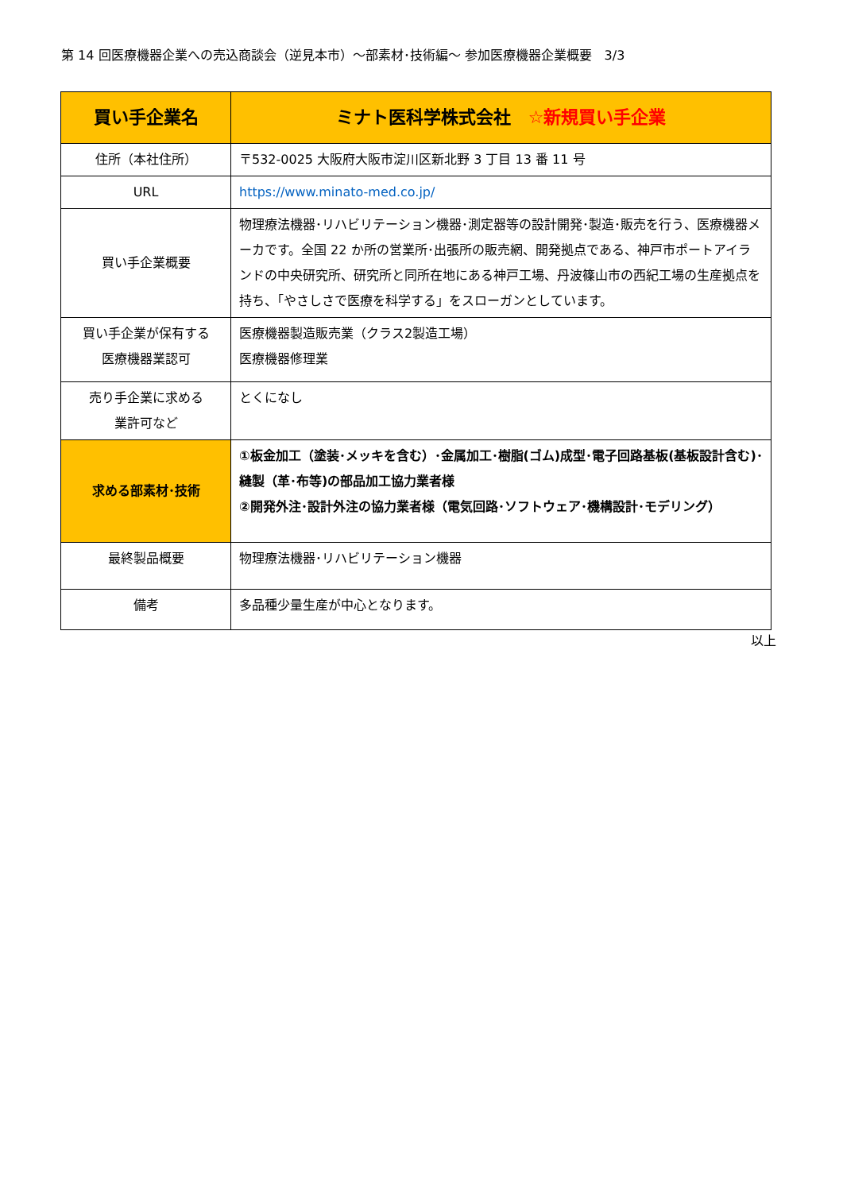第 14 回医療機器企業への売込商談会（逆見本市）～部素材･技術編～ 参加医療機器企業概要　3/3
| 買い手企業名 | ミナト医科学株式会社 ☆新規買い手企業 |
| --- | --- |
| 住所（本社住所） | 〒532-0025 大阪府大阪市淀川区新北野 3 丁目 13 番 11 号 |
| URL | https://www.minato-med.co.jp/ |
| 買い手企業概要 | 物理療法機器･リハビリテーション機器･測定器等の設計開発･製造･販売を行う、医療機器メーカです。全国 22 か所の営業所･出張所の販売網、開発拠点である、神戸市ポートアイランドの中央研究所、研究所と同所在地にある神戸工場、丹波篠山市の西紀工場の生産拠点を持ち、「やさしさで医療を科学する」をスローガンとしています。 |
| 買い手企業が保有する 医療機器業認可 | 医療機器製造販売業（クラス2製造工場） 医療機器修理業 |
| 売り手企業に求める 業許可など | とくになし |
| 求める部素材･技術 | ①板金加工（塗装･メッキを含む）･金属加工･樹脂(ゴム)成型･電子回路基板(基板設計含む)･縫製（革･布等)の部品加工協力業者様 ②開発外注･設計外注の協力業者様（電気回路･ソフトウェア･機構設計･モデリング） |
| 最終製品概要 | 物理療法機器･リハビリテーション機器 |
| 備考 | 多品種少量生産が中心となります。 |
以上